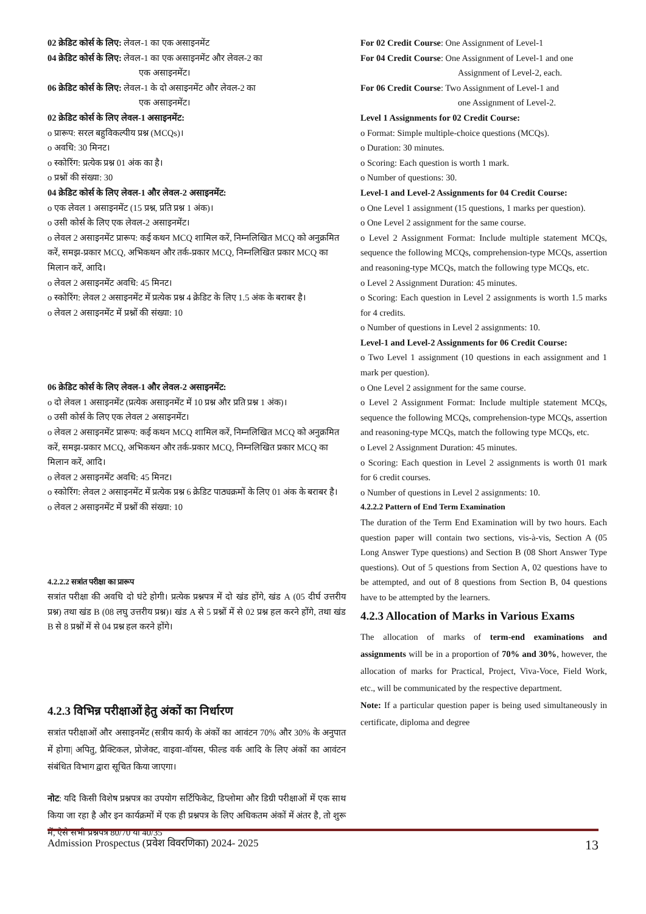02 क्रेडिट कोर्स के लिए: लेवल-1 का एक असाइनमेंट
04 क्रेडिट कोर्स के लिए: लेवल-1 का एक असाइनमेंट और लेवल-2 का
एक असाइनमेंट।
06 क्रेडिट कोर्स के लिए: लेवल-1 के दो असाइनमेंट और लेवल-2 का
एक असाइनमेंट।
02 क्रेडिट कोर्स के लिए लेवल-1 असाइनमेंट:
o प्रारूप: सरल बहुविकल्पीय प्रश्न (MCQs)।
o अवधि: 30 मिनट।
o स्कोरिंग: प्रत्येक प्रश्न 01 अंक का है।
o प्रश्नों की संख्या: 30
04 क्रेडिट कोर्स के लिए लेवल-1 और लेवल-2 असाइनमेंट:
o एक लेवल 1 असाइनमेंट (15 प्रश्न, प्रति प्रश्न 1 अंक)।
o उसी कोर्स के लिए एक लेवल-2 असाइनमेंट।
o लेवल 2 असाइनमेंट प्रारूप: कई कथन MCQ शामिल करें, निम्नलिखित MCQ को अनुक्रमित करें, समझ-प्रकार MCQ, अभिकथन और तर्क-प्रकार MCQ, निम्नलिखित प्रकार MCQ का मिलान करें, आदि।
o लेवल 2 असाइनमेंट अवधि: 45 मिनट।
o स्कोरिंग: लेवल 2 असाइनमेंट में प्रत्येक प्रश्न 4 क्रेडिट के लिए 1.5 अंक के बराबर है।
o लेवल 2 असाइनमेंट में प्रश्नों की संख्या: 10
06 क्रेडिट कोर्स के लिए लेवल-1 और लेवल-2 असाइनमेंट:
o दो लेवल 1 असाइनमेंट (प्रत्येक असाइनमेंट में 10 प्रश्न और प्रति प्रश्न 1 अंक)।
o उसी कोर्स के लिए एक लेवल 2 असाइनमेंट।
o लेवल 2 असाइनमेंट प्रारूप: कई कथन MCQ शामिल करें, निम्नलिखित MCQ को अनुक्रमित करें, समझ-प्रकार MCQ, अभिकथन और तर्क-प्रकार MCQ, निम्नलिखित प्रकार MCQ का मिलान करें, आदि।
o लेवल 2 असाइनमेंट अवधि: 45 मिनट।
o स्कोरिंग: लेवल 2 असाइनमेंट में प्रत्येक प्रश्न 6 क्रेडिट पाठ्यक्रमों के लिए 01 अंक के बराबर है।
o लेवल 2 असाइनमेंट में प्रश्नों की संख्या: 10
4.2.2.2 सत्रांत परीक्षा का प्रारूप
सत्रांत परीक्षा की अवधि दो घंटे होगी। प्रत्येक प्रश्नपत्र में दो खंड होंगे, खंड A (05 दीर्घ उत्तरीय प्रश्न) तथा खंड B (08 लघु उत्तरीय प्रश्न)। खंड A से 5 प्रश्नों में से 02 प्रश्न हल करने होंगे, तथा खंड B से 8 प्रश्नों में से 04 प्रश्न हल करने होंगे।
4.2.3 विभिन्न परीक्षाओं हेतु अंकों का निर्धारण
सत्रांत परीक्षाओं और असाइनमेंट (सत्रीय कार्य) के अंकों का आवंटन 70% और 30% के अनुपात में होगा| अपितु, प्रैक्टिकल, प्रोजेक्ट, वाइवा-वॉयस, फील्ड वर्क आदि के लिए अंकों का आवंटन संबंधित विभाग द्वारा सूचित किया जाएगा।
नोट: यदि किसी विशेष प्रश्नपत्र का उपयोग सर्टिफिकेट, डिप्लोमा और डिग्री परीक्षाओं में एक साथ किया जा रहा है और इन कार्यक्रमों में एक ही प्रश्नपत्र के लिए अधिकतम अंकों में अंतर है, तो शुरू में, ऐसे सभी प्रश्नपत्र 80/70 या 40/35
For 02 Credit Course: One Assignment of Level-1
For 04 Credit Course: One Assignment of Level-1 and one
Assignment of Level-2, each.
For 06 Credit Course: Two Assignment of Level-1 and
one Assignment of Level-2.
Level 1 Assignments for 02 Credit Course:
o Format: Simple multiple-choice questions (MCQs).
o Duration: 30 minutes.
o Scoring: Each question is worth 1 mark.
o Number of questions: 30.
Level-1 and Level-2 Assignments for 04 Credit Course:
o One Level 1 assignment (15 questions, 1 marks per question).
o One Level 2 assignment for the same course.
o Level 2 Assignment Format: Include multiple statement MCQs, sequence the following MCQs, comprehension-type MCQs, assertion and reasoning-type MCQs, match the following type MCQs, etc.
o Level 2 Assignment Duration: 45 minutes.
o Scoring: Each question in Level 2 assignments is worth 1.5 marks for 4 credits.
o Number of questions in Level 2 assignments: 10.
Level-1 and Level-2 Assignments for 06 Credit Course:
o Two Level 1 assignment (10 questions in each assignment and 1 mark per question).
o One Level 2 assignment for the same course.
o Level 2 Assignment Format: Include multiple statement MCQs, sequence the following MCQs, comprehension-type MCQs, assertion and reasoning-type MCQs, match the following type MCQs, etc.
o Level 2 Assignment Duration: 45 minutes.
o Scoring: Each question in Level 2 assignments is worth 01 mark for 6 credit courses.
o Number of questions in Level 2 assignments: 10.
4.2.2.2 Pattern of End Term Examination
The duration of the Term End Examination will by two hours. Each question paper will contain two sections, vis-à-vis, Section A (05 Long Answer Type questions) and Section B (08 Short Answer Type questions). Out of 5 questions from Section A, 02 questions have to be attempted, and out of 8 questions from Section B, 04 questions have to be attempted by the learners.
4.2.3 Allocation of Marks in Various Exams
The allocation of marks of term-end examinations and assignments will be in a proportion of 70% and 30%, however, the allocation of marks for Practical, Project, Viva-Voce, Field Work, etc., will be communicated by the respective department.
Note: If a particular question paper is being used simultaneously in certificate, diploma and degree
Admission Prospectus (प्रवेश विवरणिका) 2024- 2025 13